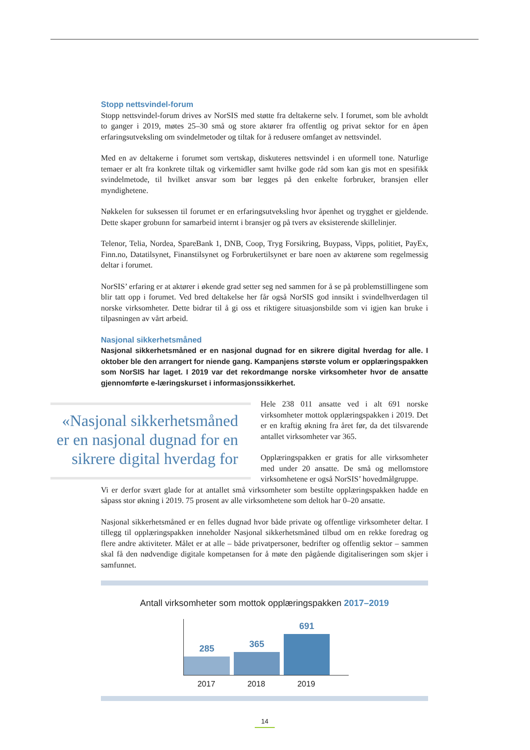Stopp nettsvindel-forum
Stopp nettsvindel-forum drives av NorSIS med støtte fra deltakerne selv. I forumet, som ble avholdt to ganger i 2019, møtes 25–30 små og store aktører fra offentlig og privat sektor for en åpen erfaringsutveksling om svindelmetoder og tiltak for å redusere omfanget av nettsvindel.
Med en av deltakerne i forumet som vertskap, diskuteres nettsvindel i en uformell tone. Naturlige temaer er alt fra konkrete tiltak og virkemidler samt hvilke gode råd som kan gis mot en spesifikk svindelmetode, til hvilket ansvar som bør legges på den enkelte forbruker, bransjen eller myndighetene.
Nøkkelen for suksessen til forumet er en erfaringsutveksling hvor åpenhet og trygghet er gjeldende. Dette skaper grobunn for samarbeid internt i bransjer og på tvers av eksisterende skillelinjer.
Telenor, Telia, Nordea, SpareBank 1, DNB, Coop, Tryg Forsikring, Buypass, Vipps, politiet, PayEx, Finn.no, Datatilsynet, Finanstilsynet og Forbrukertilsynet er bare noen av aktørene som regelmessig deltar i forumet.
NorSIS’ erfaring er at aktører i økende grad setter seg ned sammen for å se på problemstillingene som blir tatt opp i forumet. Ved bred deltakelse her får også NorSIS god innsikt i svindelhverdagen til norske virksomheter. Dette bidrar til å gi oss et riktigere situasjonsbilde som vi igjen kan bruke i tilpasningen av vårt arbeid.
Nasjonal sikkerhetsmåned
Nasjonal sikkerhetsmåned er en nasjonal dugnad for en sikrere digital hverdag for alle. I oktober ble den arrangert for niende gang. Kampanjens største volum er opplæringspakken som NorSIS har laget. I 2019 var det rekordmange norske virksomheter hvor de ansatte gjennomførte e-læringskurset i informasjonssikkerhet.
«Nasjonal sikkerhetsmåned er en nasjonal dugnad for en sikrere digital hverdag for
Hele 238 011 ansatte ved i alt 691 norske virksomheter mottok opplæringspakken i 2019. Det er en kraftig økning fra året før, da det tilsvarende antallet virksomheter var 365.
Opplæringspakken er gratis for alle virksomheter med under 20 ansatte. De små og mellomstore virksomhetene er også NorSIS’ hovedmålgruppe.
Vi er derfor svært glade for at antallet små virksomheter som bestilte opplæringspakken hadde en såpass stor økning i 2019. 75 prosent av alle virksomhetene som deltok har 0–20 ansatte.
Nasjonal sikkerhetsmåned er en felles dugnad hvor både private og offentlige virksomheter deltar. I tillegg til opplæringspakken inneholder Nasjonal sikkerhetsmåned tilbud om en rekke foredrag og flere andre aktiviteter. Målet er at alle – både privatpersoner, bedrifter og offentlig sektor – sammen skal få den nødvendige digitale kompetansen for å møte den pågående digitaliseringen som skjer i samfunnet.
Antall virksomheter som mottok opplæringspakken 2017–2019
285
365
691
2017 2018 2019
14